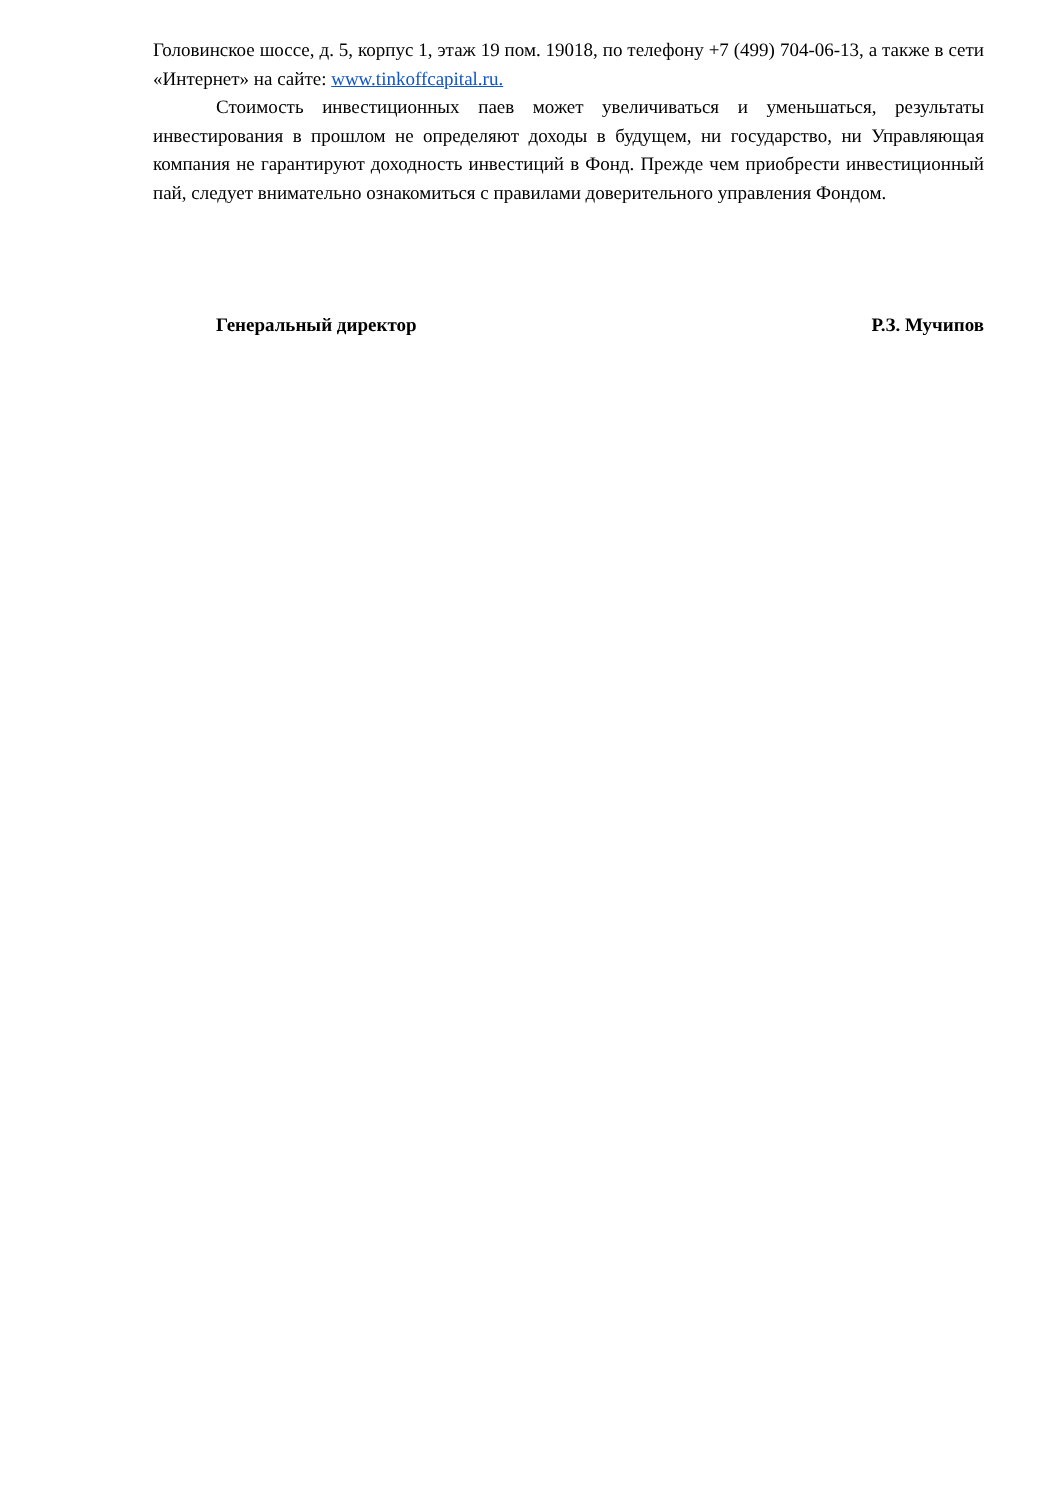Головинское шоссе, д. 5, корпус 1, этаж 19 пом. 19018, по телефону +7 (499) 704-06-13, а также в сети «Интернет» на сайте: www.tinkoffcapital.ru.
Стоимость инвестиционных паев может увеличиваться и уменьшаться, результаты инвестирования в прошлом не определяют доходы в будущем, ни государство, ни Управляющая компания не гарантируют доходность инвестиций в Фонд. Прежде чем приобрести инвестиционный пай, следует внимательно ознакомиться с правилами доверительного управления Фондом.
Генеральный директор Р.З. Мучипов